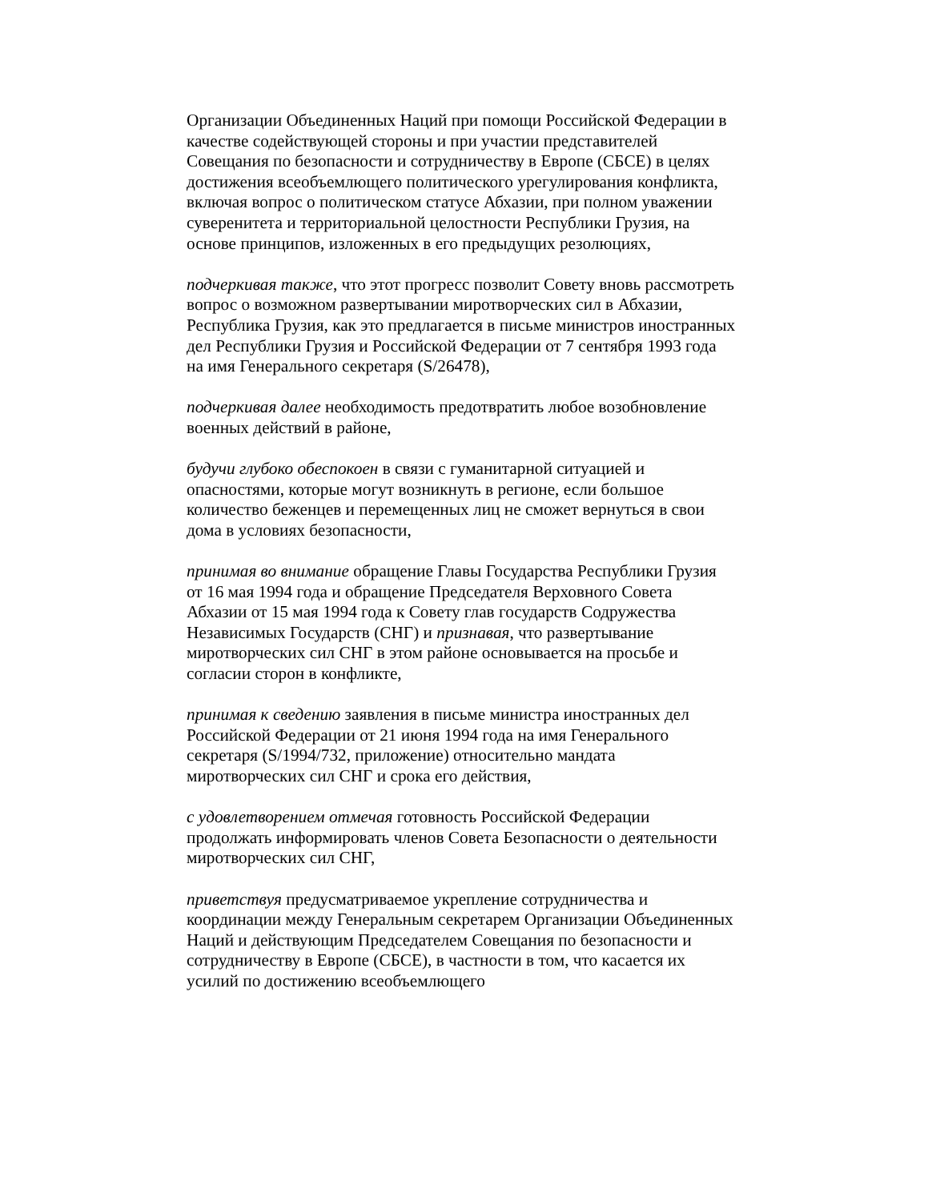Организации Объединенных Наций при помощи Российской Федерации в качестве содействующей стороны и при участии представителей Совещания по безопасности и сотрудничеству в Европе (СБСЕ) в целях достижения всеобъемлющего политического урегулирования конфликта, включая вопрос о политическом статусе Абхазии, при полном уважении суверенитета и территориальной целостности Республики Грузия, на основе принципов, изложенных в его предыдущих резолюциях,
подчеркивая также, что этот прогресс позволит Совету вновь рассмотреть вопрос о возможном развертывании миротворческих сил в Абхазии, Республика Грузия, как это предлагается в письме министров иностранных дел Республики Грузия и Российской Федерации от 7 сентября 1993 года на имя Генерального секретаря (S/26478),
подчеркивая далее необходимость предотвратить любое возобновление военных действий в районе,
будучи глубоко обеспокоен в связи с гуманитарной ситуацией и опасностями, которые могут возникнуть в регионе, если большое количество беженцев и перемещенных лиц не сможет вернуться в свои дома в условиях безопасности,
принимая во внимание обращение Главы Государства Республики Грузия от 16 мая 1994 года и обращение Председателя Верховного Совета Абхазии от 15 мая 1994 года к Совету глав государств Содружества Независимых Государств (СНГ) и признавая, что развертывание миротворческих сил СНГ в этом районе основывается на просьбе и согласии сторон в конфликте,
принимая к сведению заявления в письме министра иностранных дел Российской Федерации от 21 июня 1994 года на имя Генерального секретаря (S/1994/732, приложение) относительно мандата миротворческих сил СНГ и срока его действия,
с удовлетворением отмечая готовность Российской Федерации продолжать информировать членов Совета Безопасности о деятельности миротворческих сил СНГ,
приветствуя предусматриваемое укрепление сотрудничества и координации между Генеральным секретарем Организации Объединенных Наций и действующим Председателем Совещания по безопасности и сотрудничеству в Европе (СБСЕ), в частности в том, что касается их усилий по достижению всеобъемлющего